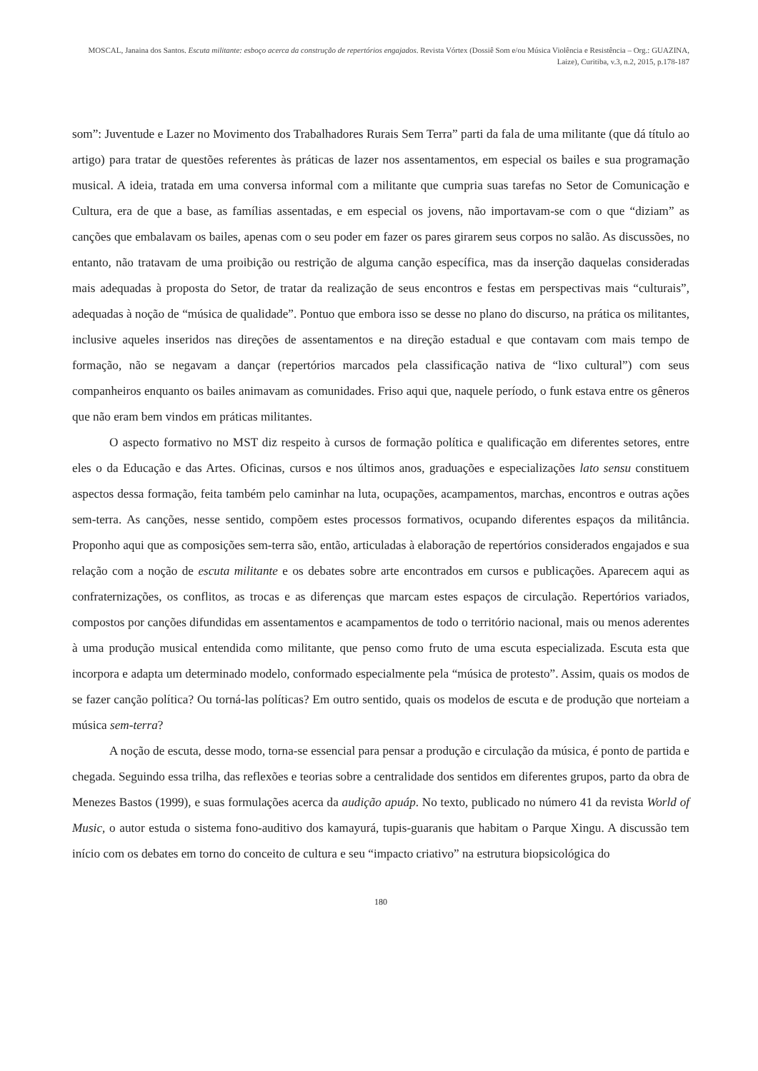MOSCAL, Janaina dos Santos. Escuta militante: esboço acerca da construção de repertórios engajados. Revista Vórtex (Dossiê Som e/ou Música Violência e Resistência – Org.: GUAZINA, Laize), Curitiba, v.3, n.2, 2015, p.178-187
som”: Juventude e Lazer no Movimento dos Trabalhadores Rurais Sem Terra” parti da fala de uma militante (que dá título ao artigo) para tratar de questões referentes às práticas de lazer nos assentamentos, em especial os bailes e sua programação musical. A ideia, tratada em uma conversa informal com a militante que cumpria suas tarefas no Setor de Comunicação e Cultura, era de que a base, as famílias assentadas, e em especial os jovens, não importavam-se com o que “diziam” as canções que embalavam os bailes, apenas com o seu poder em fazer os pares girarem seus corpos no salão. As discussões, no entanto, não tratavam de uma proibição ou restrição de alguma canção específica, mas da inserção daquelas consideradas mais adequadas à proposta do Setor, de tratar da realização de seus encontros e festas em perspectivas mais “culturais”, adequadas à noção de “música de qualidade”. Pontuo que embora isso se desse no plano do discurso, na prática os militantes, inclusive aqueles inseridos nas direções de assentamentos e na direção estadual e que contavam com mais tempo de formação, não se negavam a dançar (repertórios marcados pela classificação nativa de “lixo cultural”) com seus companheiros enquanto os bailes animavam as comunidades. Friso aqui que, naquele período, o funk estava entre os gêneros que não eram bem vindos em práticas militantes.
O aspecto formativo no MST diz respeito à cursos de formação política e qualificação em diferentes setores, entre eles o da Educação e das Artes. Oficinas, cursos e nos últimos anos, graduações e especializações lato sensu constituem aspectos dessa formação, feita também pelo caminhar na luta, ocupações, acampamentos, marchas, encontros e outras ações sem-terra. As canções, nesse sentido, compõem estes processos formativos, ocupando diferentes espaços da militância. Proponho aqui que as composições sem-terra são, então, articuladas à elaboração de repertórios considerados engajados e sua relação com a noção de escuta militante e os debates sobre arte encontrados em cursos e publicações. Aparecem aqui as confraternizações, os conflitos, as trocas e as diferenças que marcam estes espaços de circulação. Repertórios variados, compostos por canções difundidas em assentamentos e acampamentos de todo o território nacional, mais ou menos aderentes à uma produção musical entendida como militante, que penso como fruto de uma escuta especializada. Escuta esta que incorpora e adapta um determinado modelo, conformado especialmente pela “música de protesto”. Assim, quais os modos de se fazer canção política? Ou torná-las políticas? Em outro sentido, quais os modelos de escuta e de produção que norteiam a música sem-terra?
A noção de escuta, desse modo, torna-se essencial para pensar a produção e circulação da música, é ponto de partida e chegada. Seguindo essa trilha, das reflexões e teorias sobre a centralidade dos sentidos em diferentes grupos, parto da obra de Menezes Bastos (1999), e suas formulações acerca da audição apuáp. No texto, publicado no número 41 da revista World of Music, o autor estuda o sistema fono-auditivo dos kamayurá, tupis-guaranis que habitam o Parque Xingu. A discussão tem início com os debates em torno do conceito de cultura e seu “impacto criativo” na estrutura biopsicológica do
180